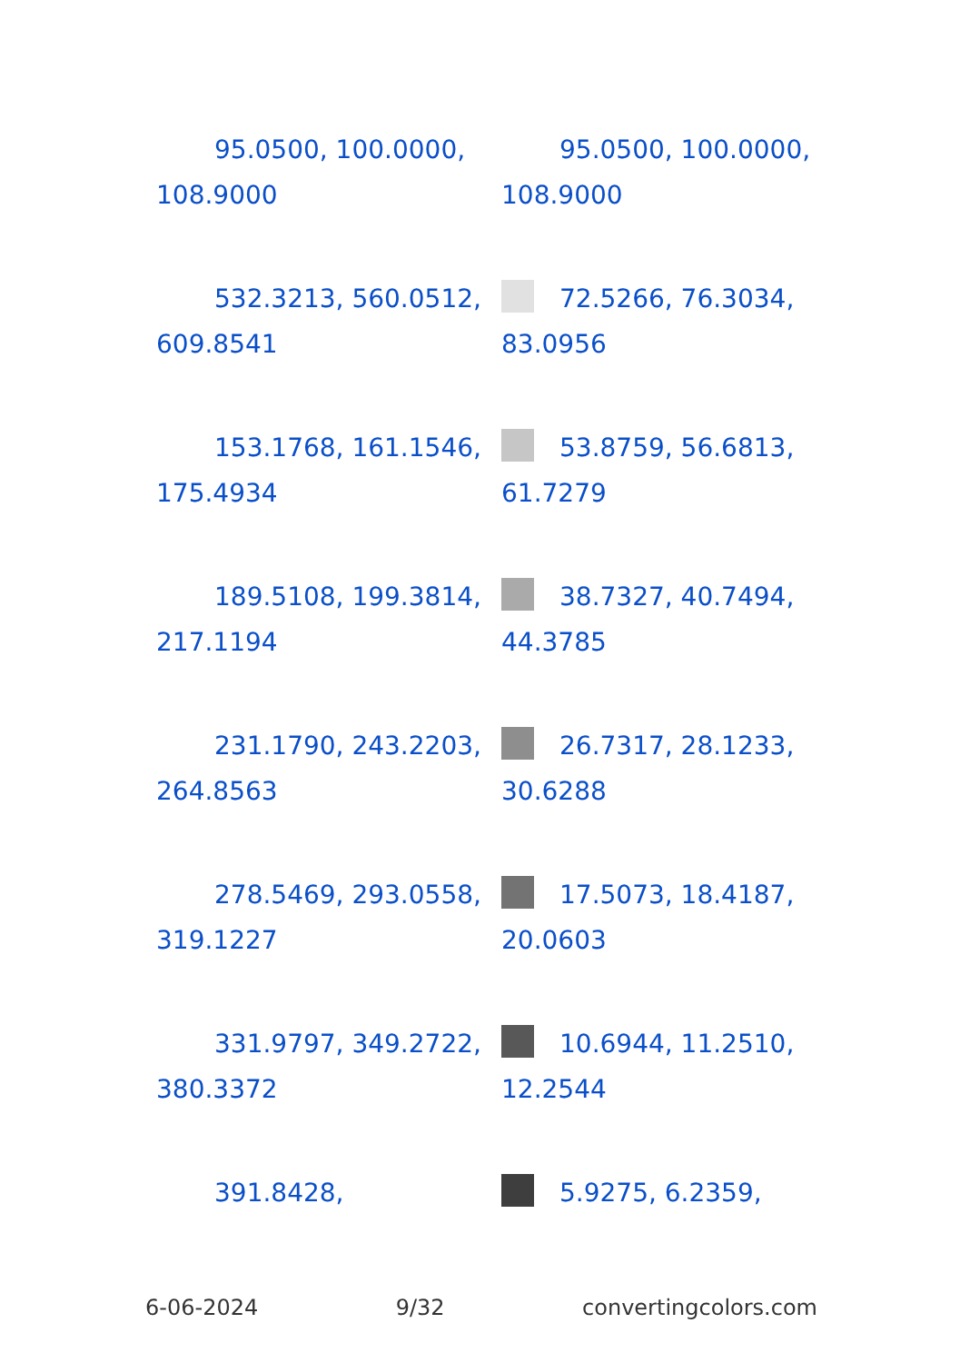| 95.0500, 100.0000, 108.9000 | 95.0500, 100.0000, 108.9000 |
| 532.3213, 560.0512, 609.8541 | 72.5266, 76.3034, 83.0956 |
| 153.1768, 161.1546, 175.4934 | 53.8759, 56.6813, 61.7279 |
| 189.5108, 199.3814, 217.1194 | 38.7327, 40.7494, 44.3785 |
| 231.1790, 243.2203, 264.8563 | 26.7317, 28.1233, 30.6288 |
| 278.5469, 293.0558, 319.1227 | 17.5073, 18.4187, 20.0603 |
| 331.9797, 349.2722, 380.3372 | 10.6944, 11.2510, 12.2544 |
| 391.8428, | 5.9275, 6.2359, |
6-06-2024 9/32 convertingcolors.com